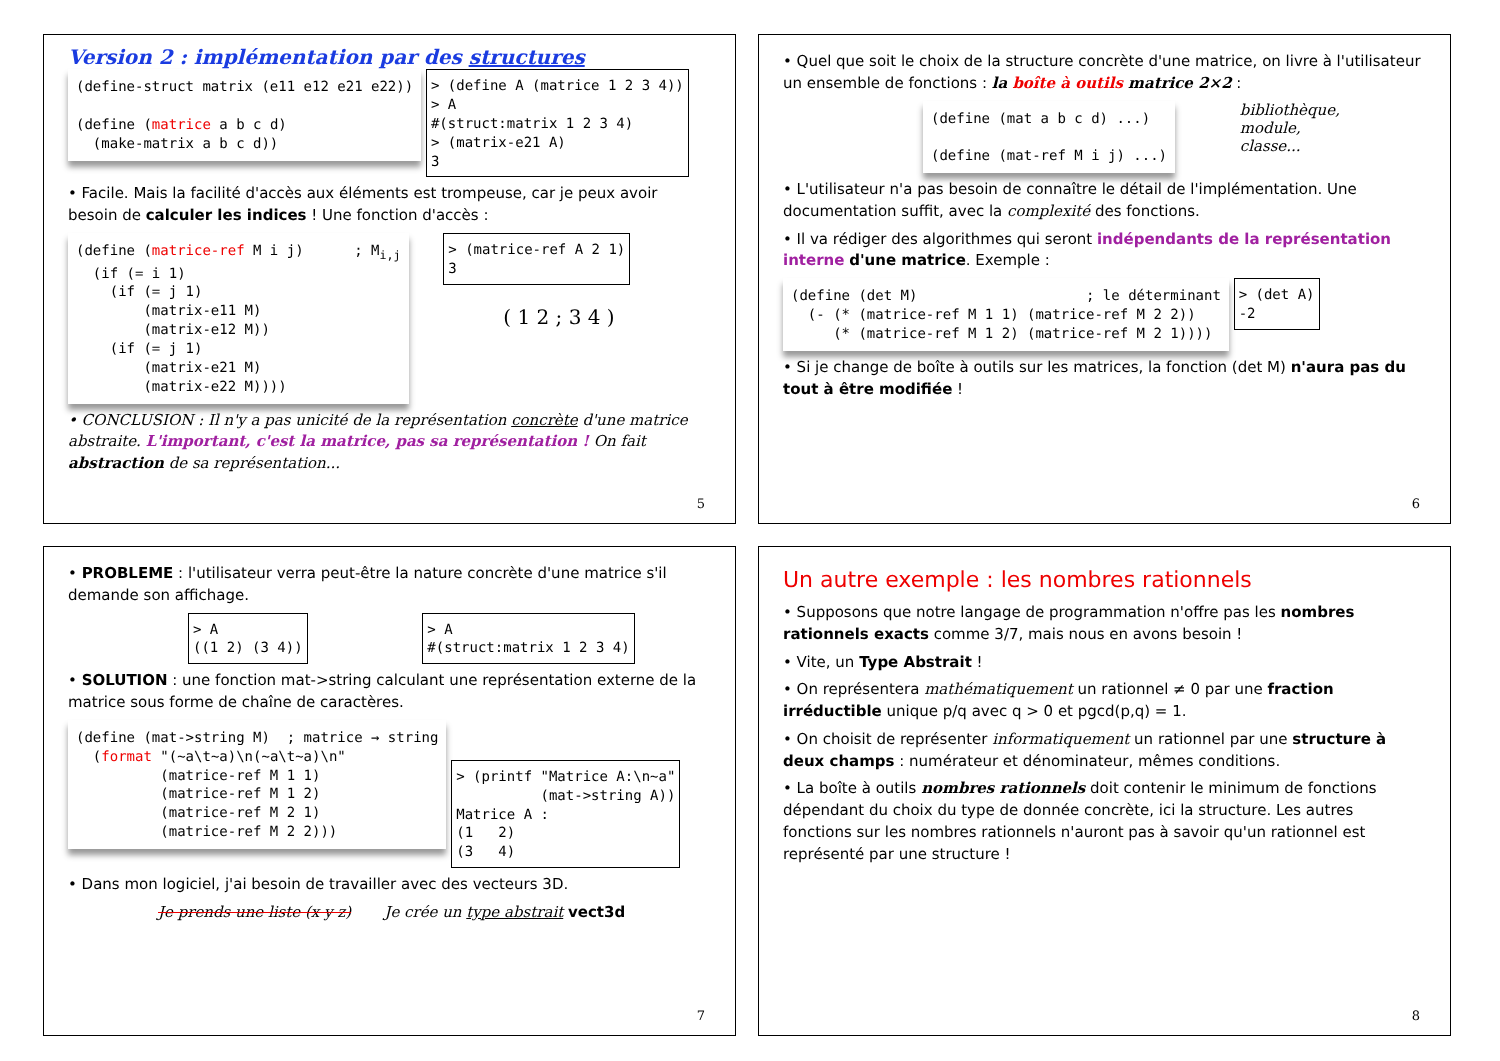Version 2 : implémentation par des structures
(define-struct matrix (e11 e12 e21 e22))

(define (matrice a b c d)
  (make-matrix a b c d))
> (define A (matrice 1 2 3 4))
> A
#(struct:matrix 1 2 3 4)
> (matrix-e21 A)
3
• Facile. Mais la facilité d'accès aux éléments est trompeuse, car je peux avoir besoin de calculer les indices ! Une fonction d'accès :
(define (matrice-ref M i j)      ; Mi,j
  (if (= i 1)
    (if (= j 1)
        (matrix-e11 M)
        (matrix-e12 M))
    (if (= j 1)
        (matrix-e21 M)
        (matrix-e22 M))))
> (matrice-ref A 2 1)
3
( 1 2 ; 3 4 )
• CONCLUSION : Il n'y a pas unicité de la représentation concrète d'une matrice abstraite. L'important, c'est la matrice, pas sa représentation ! On fait abstraction de sa représentation...
5
• Quel que soit le choix de la structure concrète d'une matrice, on livre à l'utilisateur un ensemble de fonctions : la boîte à outils matrice 2×2 :
(define (mat a b c d) ...)

(define (mat-ref M i j) ...)
bibliothèque,
module,
classe...
• L'utilisateur n'a pas besoin de connaître le détail de l'implémentation. Une documentation suffit, avec la complexité des fonctions.
• Il va rédiger des algorithmes qui seront indépendants de la représentation interne d'une matrice. Exemple :
(define (det M)                    ; le déterminant
  (- (* (matrice-ref M 1 1) (matrice-ref M 2 2))
     (* (matrice-ref M 1 2) (matrice-ref M 2 1))))
> (det A)
-2
• Si je change de boîte à outils sur les matrices, la fonction (det M) n'aura pas du tout à être modifiée !
6
• PROBLEME : l'utilisateur verra peut-être la nature concrète d'une matrice s'il demande son affichage.
> A
((1 2) (3 4))
> A
#(struct:matrix 1 2 3 4)
• SOLUTION : une fonction mat->string calculant une représentation externe de la matrice sous forme de chaîne de caractères.
(define (mat->string M)  ; matrice → string
  (format "(~a\t~a)\n(~a\t~a)\n"
          (matrice-ref M 1 1)
          (matrice-ref M 1 2)
          (matrice-ref M 2 1)
          (matrice-ref M 2 2)))
> (printf "Matrice A:\n~a"
          (mat->string A))
Matrice A :
(1   2)
(3   4)
• Dans mon logiciel, j'ai besoin de travailler avec des vecteurs 3D.
Je prends une liste (x y z) Je crée un type abstrait vect3d
7
Un autre exemple : les nombres rationnels
• Supposons que notre langage de programmation n'offre pas les nombres rationnels exacts comme 3/7, mais nous en avons besoin !
• Vite, un Type Abstrait !
• On représentera mathématiquement un rationnel ≠ 0 par une fraction irréductible unique p/q avec q > 0 et pgcd(p,q) = 1.
• On choisit de représenter informatiquement un rationnel par une structure à deux champs : numérateur et dénominateur, mêmes conditions.
• La boîte à outils nombres rationnels doit contenir le minimum de fonctions dépendant du choix du type de donnée concrète, ici la structure. Les autres fonctions sur les nombres rationnels n'auront pas à savoir qu'un rationnel est représenté par une structure !
8